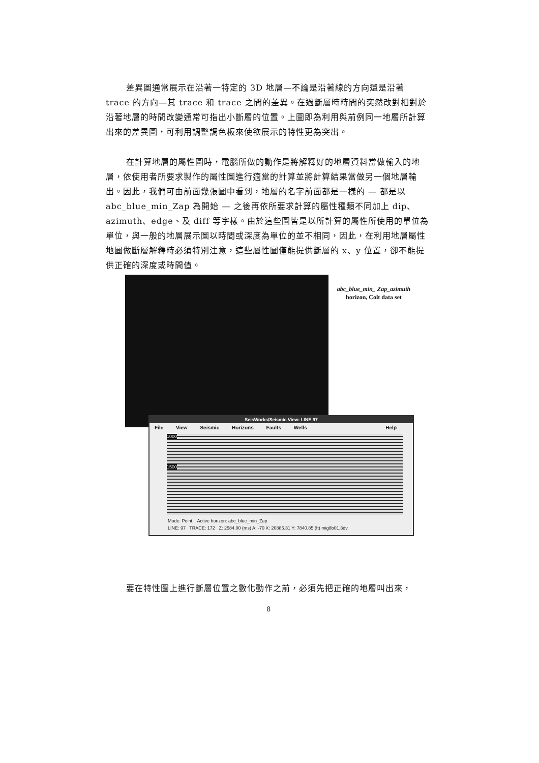差異圖通常展示在沿著一特定的 3D 地層—不論是沿著線的方向還是沿著 trace 的方向—其 trace 和 trace 之間的差異。在過斷層時時間的突然改對相對於沿著地層的時間改變通常可指出小斷層的位置。上圖即為利用與前例同一地層所計算出來的差異圖，可利用調整調色板來使欲展示的特性更為突出。
在計算地層的屬性圖時，電腦所做的動作是將解釋好的地層資料當做輸入的地層，依使用者所要求製作的屬性圖進行適當的計算並將計算結果當做另一個地層輸出。因此，我們可由前面幾張圖中看到，地層的名字前面都是一樣的 — 都是以 abc_blue_min_Zap 為開始 — 之後再依所要求計算的屬性種類不同加上 dip、azimuth、edge、及 diff 等字樣。由於這些圖皆是以所計算的屬性所使用的單位為單位，與一般的地層展示圖以時間或深度為單位的並不相同，因此，在利用地層屬性地圖做斷層解釋時必須特別注意，這些屬性圖僅能提供斷層的 x、y 位置，卻不能提供正確的深度或時間值。
abc_blue_min_ Zap_azimuth horizon, Colt data set
SeisWorks/Seismic View: LINE 97
File View Seismic Horizons Faults Wells Help
1000
1500
Mode: Point. Active horizon: abc_blue_min_Zap
LINE: 97 TRACE: 172 Z: 2584.00 (ms) A: -70 X: 20886.31 Y: 7840.85 (ft) mig8b01.3dv
要在特性圖上進行斷層位置之數化動作之前，必須先把正確的地層叫出來，
8